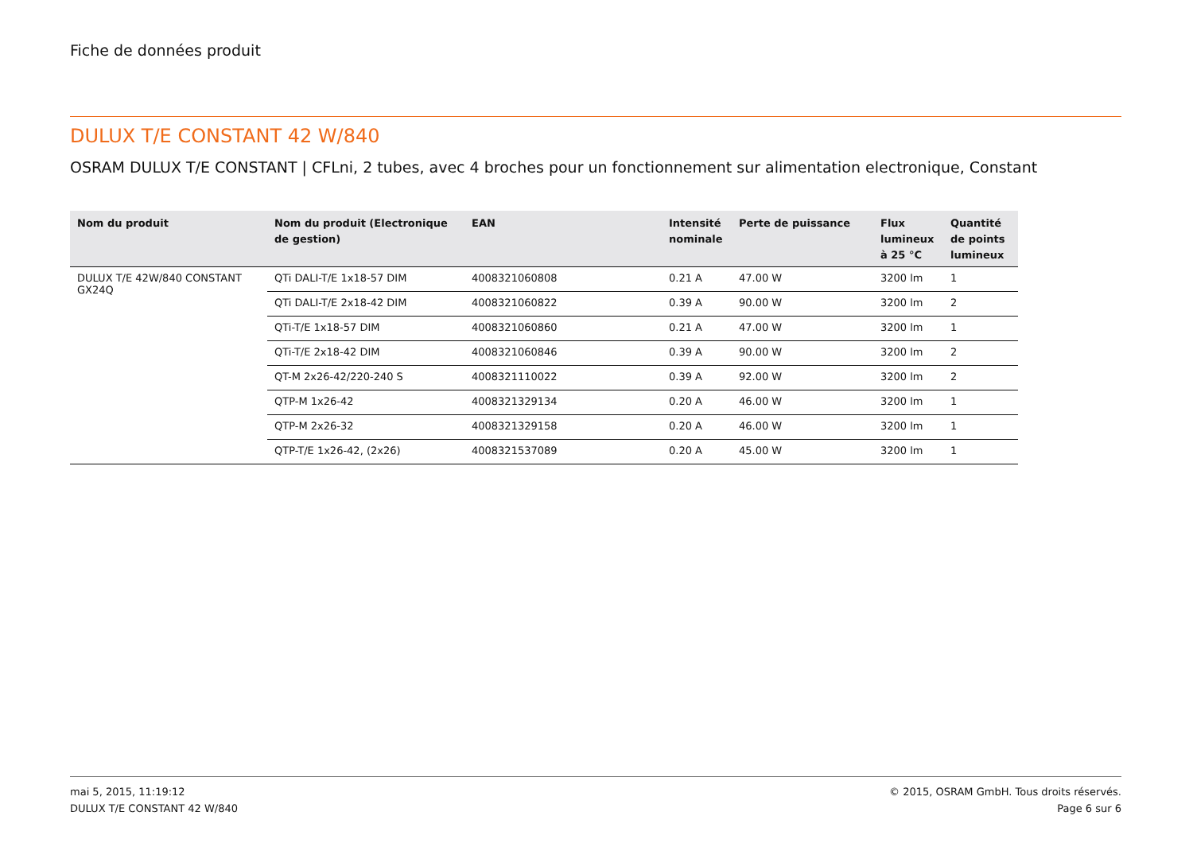Fiche de données produit
DULUX T/E CONSTANT 42 W/840
OSRAM DULUX T/E CONSTANT | CFLni, 2 tubes, avec 4 broches pour un fonctionnement sur alimentation electronique, Constant
| Nom du produit | Nom du produit (Electronique de gestion) | EAN | Intensité nominale | Perte de puissance | Flux lumineux à 25 °C | Quantité de points lumineux |
| --- | --- | --- | --- | --- | --- | --- |
| DULUX T/E 42W/840 CONSTANT GX24Q | QTi DALI-T/E 1x18-57 DIM | 4008321060808 | 0.21 A | 47.00 W | 3200 lm | 1 |
| | QTi DALI-T/E 2x18-42 DIM | 4008321060822 | 0.39 A | 90.00 W | 3200 lm | 2 |
| | QTi-T/E 1x18-57 DIM | 4008321060860 | 0.21 A | 47.00 W | 3200 lm | 1 |
| | QTi-T/E 2x18-42 DIM | 4008321060846 | 0.39 A | 90.00 W | 3200 lm | 2 |
| | QT-M 2x26-42/220-240 S | 4008321110022 | 0.39 A | 92.00 W | 3200 lm | 2 |
| | QTP-M 1x26-42 | 4008321329134 | 0.20 A | 46.00 W | 3200 lm | 1 |
| | QTP-M 2x26-32 | 4008321329158 | 0.20 A | 46.00 W | 3200 lm | 1 |
| | QTP-T/E 1x26-42, (2x26) | 4008321537089 | 0.20 A | 45.00 W | 3200 lm | 1 |
mai 5, 2015, 11:19:12
DULUX T/E CONSTANT 42 W/840
© 2015, OSRAM GmbH. Tous droits réservés.
Page 6 sur 6